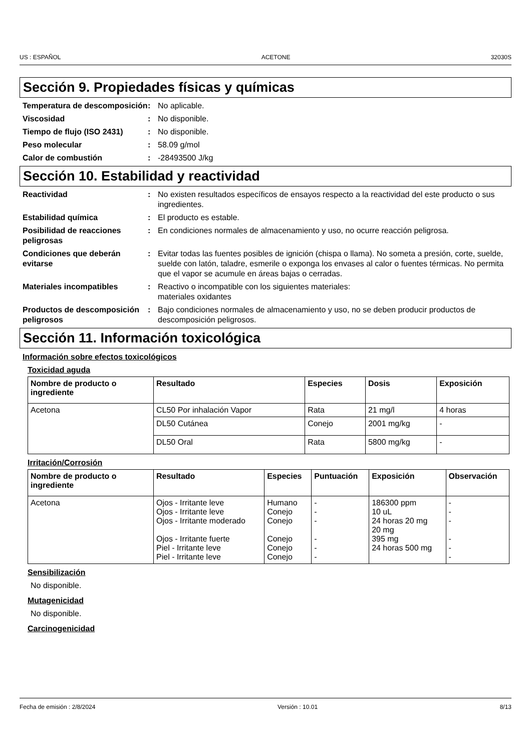US : ESPAÑOL ACETONE 32030S
Sección 9. Propiedades físicas y químicas
Temperatura de descomposición
: No aplicable.
Viscosidad : No disponible.
Tiempo de flujo (ISO 2431) : No disponible.
Peso molecular : 58.09 g/mol
Calor de combustión : -28493500 J/kg
Sección 10. Estabilidad y reactividad
Reactividad : No existen resultados específicos de ensayos respecto a la reactividad del este producto o sus ingredientes.
Estabilidad química : El producto es estable.
Posibilidad de reacciones peligrosas
: En condiciones normales de almacenamiento y uso, no ocurre reacción peligrosa.
Condiciones que deberán evitarse
: Evitar todas las fuentes posibles de ignición (chispa o llama). No someta a presión, corte, suelde, suelde con latón, taladre, esmerile o exponga los envases al calor o fuentes térmicas. No permita que el vapor se acumule en áreas bajas o cerradas.
Materiales incompatibles : Reactivo o incompatible con los siguientes materiales:
materiales oxidantes
Productos de descomposición peligrosos
: Bajo condiciones normales de almacenamiento y uso, no se deben producir productos de descomposición peligrosos.
Sección 11. Información toxicológica
Información sobre efectos toxicológicos
Toxicidad aguda
| Nombre de producto o ingrediente | Resultado | Especies | Dosis | Exposición |
| --- | --- | --- | --- | --- |
| Acetona | CL50 Por inhalación Vapor | Rata | 21 mg/l | 4 horas |
| | DL50 Cutánea | Conejo | 2001 mg/kg | - |
| | DL50 Oral | Rata | 5800 mg/kg | - |
Irritación/Corrosión
| Nombre de producto o ingrediente | Resultado | Especies | Puntuación | Exposición | Observación |
| --- | --- | --- | --- | --- | --- |
| Acetona | Ojos - Irritante leve Ojos - Irritante leve Ojos - Irritante moderado Ojos - Irritante fuerte Piel - Irritante leve Piel - Irritante leve | Humano Conejo Conejo Conejo Conejo Conejo | - - - - - - | 186300 ppm 10 uL 24 horas 20 mg 20 mg 395 mg 24 horas 500 mg | - - - - - - |
Sensibilización
No disponible.
Mutagenicidad
No disponible.
Carcinogenicidad
Fecha de emisión : 2/8/2024 Versión : 10.01 8/13